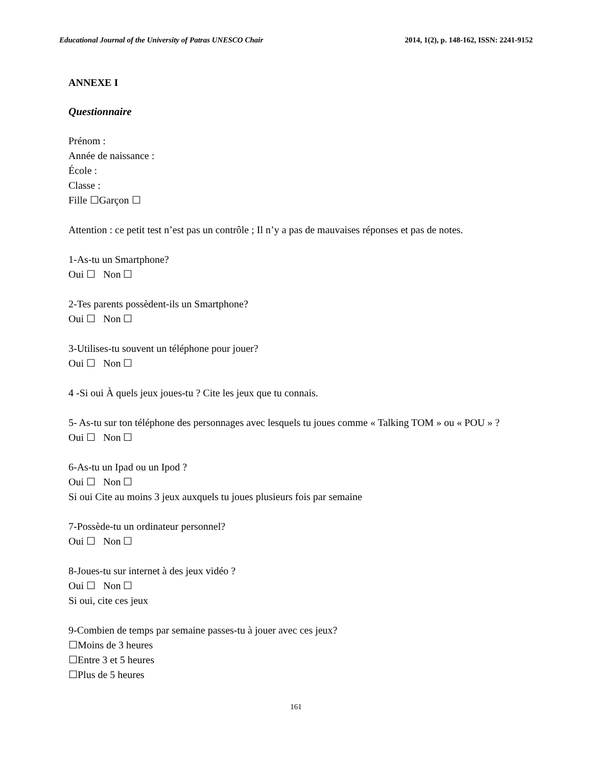Educational Journal of the University of Patras UNESCO Chair 2014, 1(2), p. 148-162, ISSN: 2241-9152
ANNEXE I
Questionnaire
Prénom :
Année de naissance :
École :
Classe :
Fille ☐Garçon ☐
Attention : ce petit test n’est pas un contrôle ; Il n’y a pas de mauvaises réponses et pas de notes.
1-As-tu un Smartphone?
Oui ☐ Non ☐
2-Tes parents possèdent-ils un Smartphone?
Oui ☐ Non ☐
3-Utilises-tu souvent un téléphone pour jouer?
Oui ☐ Non ☐
4 -Si oui À quels jeux joues-tu ? Cite les jeux que tu connais.
5- As-tu sur ton téléphone des personnages avec lesquels tu joues comme « Talking TOM » ou « POU » ?
Oui ☐ Non ☐
6-As-tu un Ipad ou un Ipod ?
Oui ☐ Non ☐
Si oui Cite au moins 3 jeux auxquels tu joues plusieurs fois par semaine
7-Possède-tu un ordinateur personnel?
Oui ☐ Non ☐
8-Joues-tu sur internet à des jeux vidéo ?
Oui ☐ Non ☐
Si oui, cite ces jeux
9-Combien de temps par semaine passes-tu à jouer avec ces jeux?
☐Moins de 3 heures
☐Entre 3 et 5 heures
☐Plus de 5 heures
161